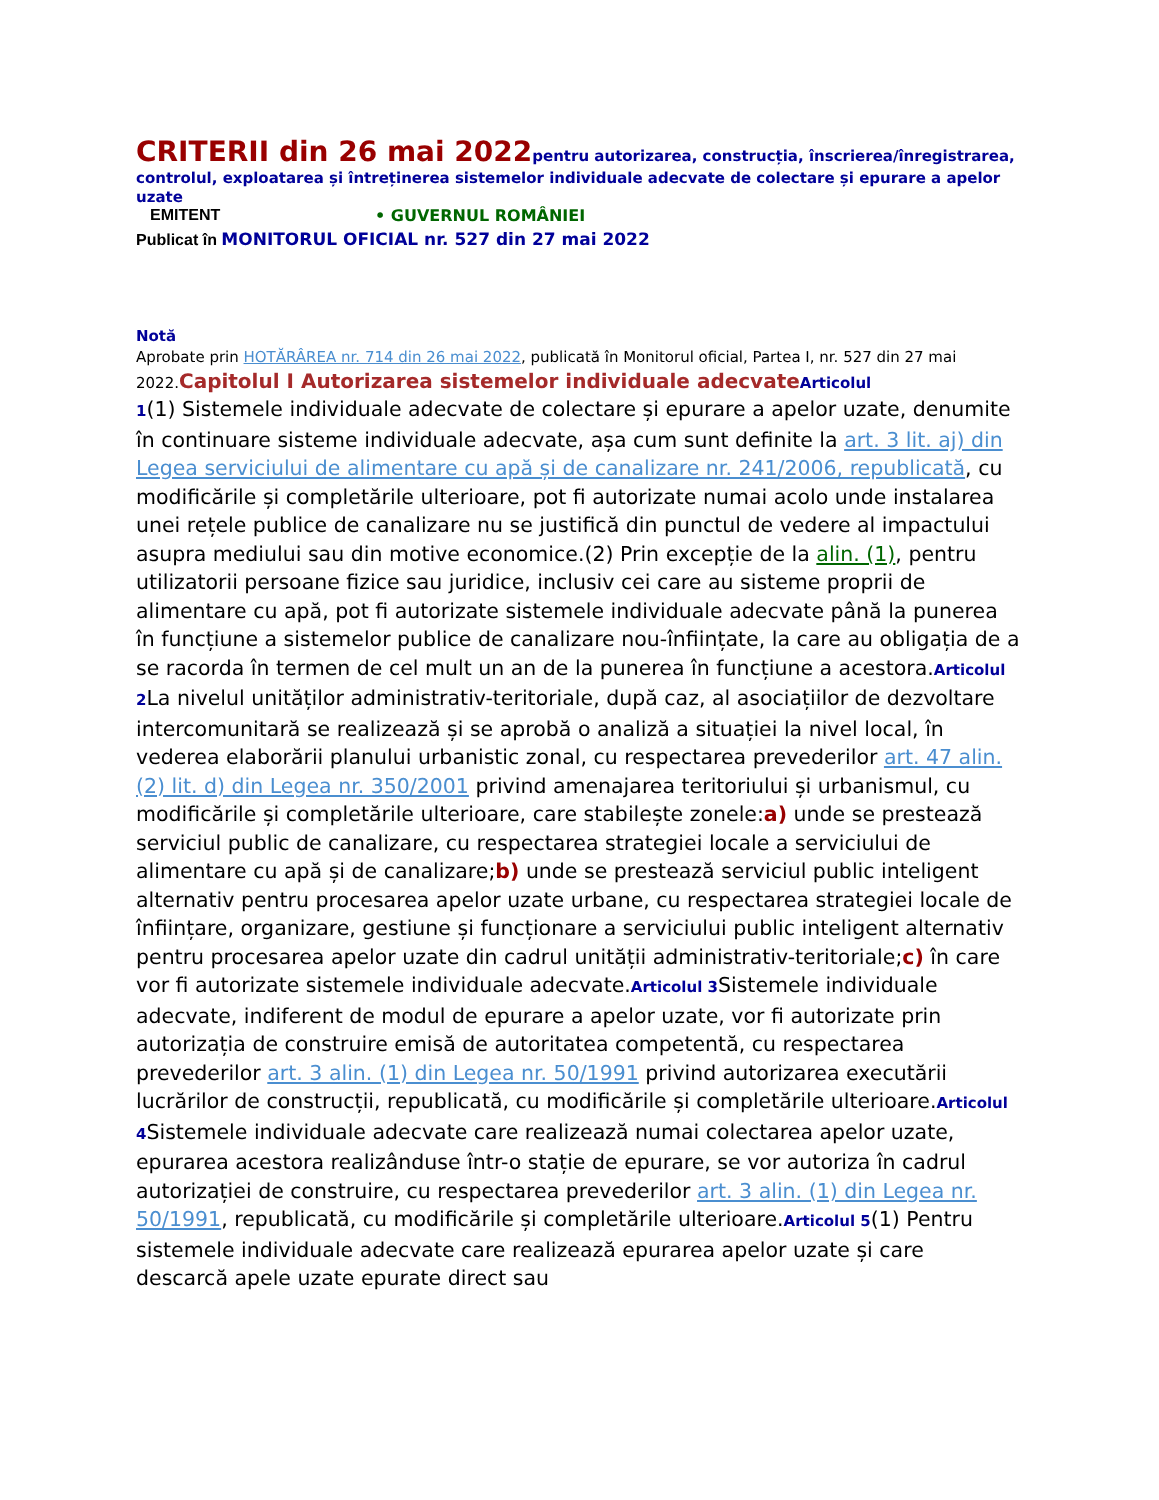CRITERII din 26 mai 2022 pentru autorizarea, construcția, înscrierea/înregistrarea, controlul, exploatarea și întreținerea sistemelor individuale adecvate de colectare și epurare a apelor uzate
EMITENT • GUVERNUL ROMÂNIEI
Publicat în MONITORUL OFICIAL nr. 527 din 27 mai 2022
Notă
Aprobate prin HOTĂRÂREA nr. 714 din 26 mai 2022, publicată în Monitorul oficial, Partea I, nr. 527 din 27 mai 2022.Capitolul I Autorizarea sistemelor individuale adecvate Articolul
1(1) Sistemele individuale adecvate de colectare și epurare a apelor uzate, denumite în continuare sisteme individuale adecvate, așa cum sunt definite la art. 3 lit. aj) din Legea serviciului de alimentare cu apă și de canalizare nr. 241/2006, republicată, cu modificările și completările ulterioare, pot fi autorizate numai acolo unde instalarea unei rețele publice de canalizare nu se justifică din punctul de vedere al impactului asupra mediului sau din motive economice.(2) Prin excepție de la alin. (1), pentru utilizatorii persoane fizice sau juridice, inclusiv cei care au sisteme proprii de alimentare cu apă, pot fi autorizate sistemele individuale adecvate până la punerea în funcțiune a sistemelor publice de canalizare nou-înființate, la care au obligația de a se racorda în termen de cel mult un an de la punerea în funcțiune a acestora.Articolul 2 La nivelul unităților administrativ-teritoriale, după caz, al asociațiilor de dezvoltare intercomunitară se realizează și se aprobă o analiză a situației la nivel local, în vederea elaborării planului urbanistic zonal, cu respectarea prevederilor art. 47 alin. (2) lit. d) din Legea nr. 350/2001 privind amenajarea teritoriului și urbanismul, cu modificările și completările ulterioare, care stabilește zonele:a) unde se prestează serviciul public de canalizare, cu respectarea strategiei locale a serviciului de alimentare cu apă și de canalizare;b) unde se prestează serviciul public inteligent alternativ pentru procesarea apelor uzate urbane, cu respectarea strategiei locale de înființare, organizare, gestiune și funcționare a serviciului public inteligent alternativ pentru procesarea apelor uzate din cadrul unității administrativ-teritoriale;c) în care vor fi autorizate sistemele individuale adecvate.Articolul 3 Sistemele individuale adecvate, indiferent de modul de epurare a apelor uzate, vor fi autorizate prin autorizația de construire emisă de autoritatea competentă, cu respectarea prevederilor art. 3 alin. (1) din Legea nr. 50/1991 privind autorizarea executării lucrărilor de construcții, republicată, cu modificările și completările ulterioare.Articolul 4 Sistemele individuale adecvate care realizează numai colectarea apelor uzate, epurarea acestora realizânduse într-o stație de epurare, se vor autoriza în cadrul autorizației de construire, cu respectarea prevederilor art. 3 alin. (1) din Legea nr. 50/1991, republicată, cu modificările și completările ulterioare.Articolul 5(1) Pentru sistemele individuale adecvate care realizează epurarea apelor uzate și care descarcă apele uzate epurate direct sau